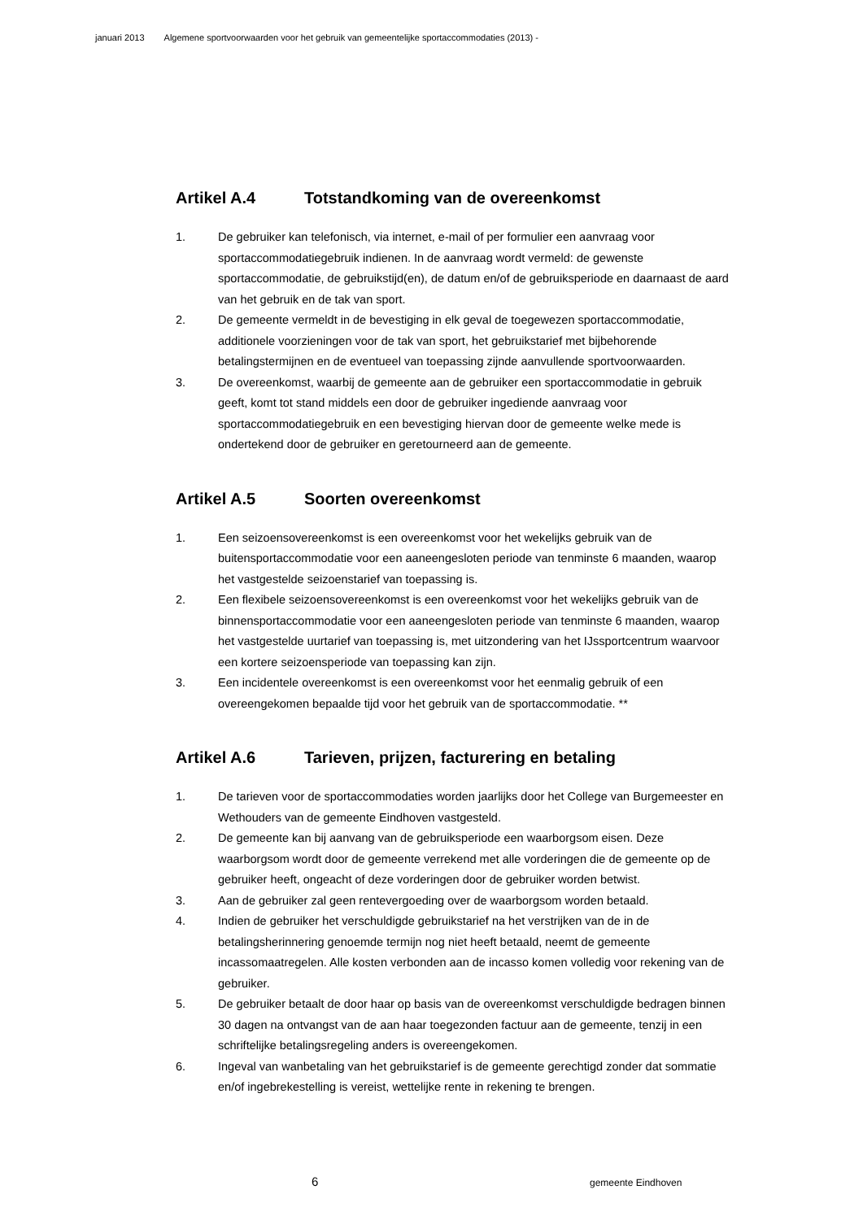januari 2013 Algemene sportvoorwaarden voor het gebruik van gemeentelijke sportaccommodaties (2013) -
Artikel A.4 Totstandkoming van de overeenkomst
1. De gebruiker kan telefonisch, via internet, e-mail of per formulier een aanvraag voor sportaccommodatiegebruik indienen. In de aanvraag wordt vermeld: de gewenste sportaccommodatie, de gebruikstijd(en), de datum en/of de gebruiksperiode en daarnaast de aard van het gebruik en de tak van sport.
2. De gemeente vermeldt in de bevestiging in elk geval de toegewezen sportaccommodatie, additionele voorzieningen voor de tak van sport, het gebruikstarief met bijbehorende betalingstermijnen en de eventueel van toepassing zijnde aanvullende sportvoorwaarden.
3. De overeenkomst, waarbij de gemeente aan de gebruiker een sportaccommodatie in gebruik geeft, komt tot stand middels een door de gebruiker ingediende aanvraag voor sportaccommodatiegebruik en een bevestiging hiervan door de gemeente welke mede is ondertekend door de gebruiker en geretourneerd aan de gemeente.
Artikel A.5 Soorten overeenkomst
1. Een seizoensovereenkomst is een overeenkomst voor het wekelijks gebruik van de buitensportaccommodatie voor een aaneengesloten periode van tenminste 6 maanden, waarop het vastgestelde seizoenstarief van toepassing is.
2. Een flexibele seizoensovereenkomst is een overeenkomst voor het wekelijks gebruik van de binnensportaccommodatie voor een aaneengesloten periode van tenminste 6 maanden, waarop het vastgestelde uurtarief van toepassing is, met uitzondering van het IJssportcentrum waarvoor een kortere seizoensperiode van toepassing kan zijn.
3. Een incidentele overeenkomst is een overeenkomst voor het eenmalig gebruik of een overeengekomen bepaalde tijd voor het gebruik van de sportaccommodatie. **
Artikel A.6 Tarieven, prijzen, facturering en betaling
1. De tarieven voor de sportaccommodaties worden jaarlijks door het College van Burgemeester en Wethouders van de gemeente Eindhoven vastgesteld.
2. De gemeente kan bij aanvang van de gebruiksperiode een waarborgsom eisen. Deze waarborgsom wordt door de gemeente verrekend met alle vorderingen die de gemeente op de gebruiker heeft, ongeacht of deze vorderingen door de gebruiker worden betwist.
3. Aan de gebruiker zal geen rentevergoeding over de waarborgsom worden betaald.
4. Indien de gebruiker het verschuldigde gebruikstarief na het verstrijken van de in de betalingsherinnering genoemde termijn nog niet heeft betaald, neemt de gemeente incassomaatregelen. Alle kosten verbonden aan de incasso komen volledig voor rekening van de gebruiker.
5. De gebruiker betaalt de door haar op basis van de overeenkomst verschuldigde bedragen binnen 30 dagen na ontvangst van de aan haar toegezonden factuur aan de gemeente, tenzij in een schriftelijke betalingsregeling anders is overeengekomen.
6. Ingeval van wanbetaling van het gebruikstarief is de gemeente gerechtigd zonder dat sommatie en/of ingebrekestelling is vereist, wettelijke rente in rekening te brengen.
6 gemeente Eindhoven